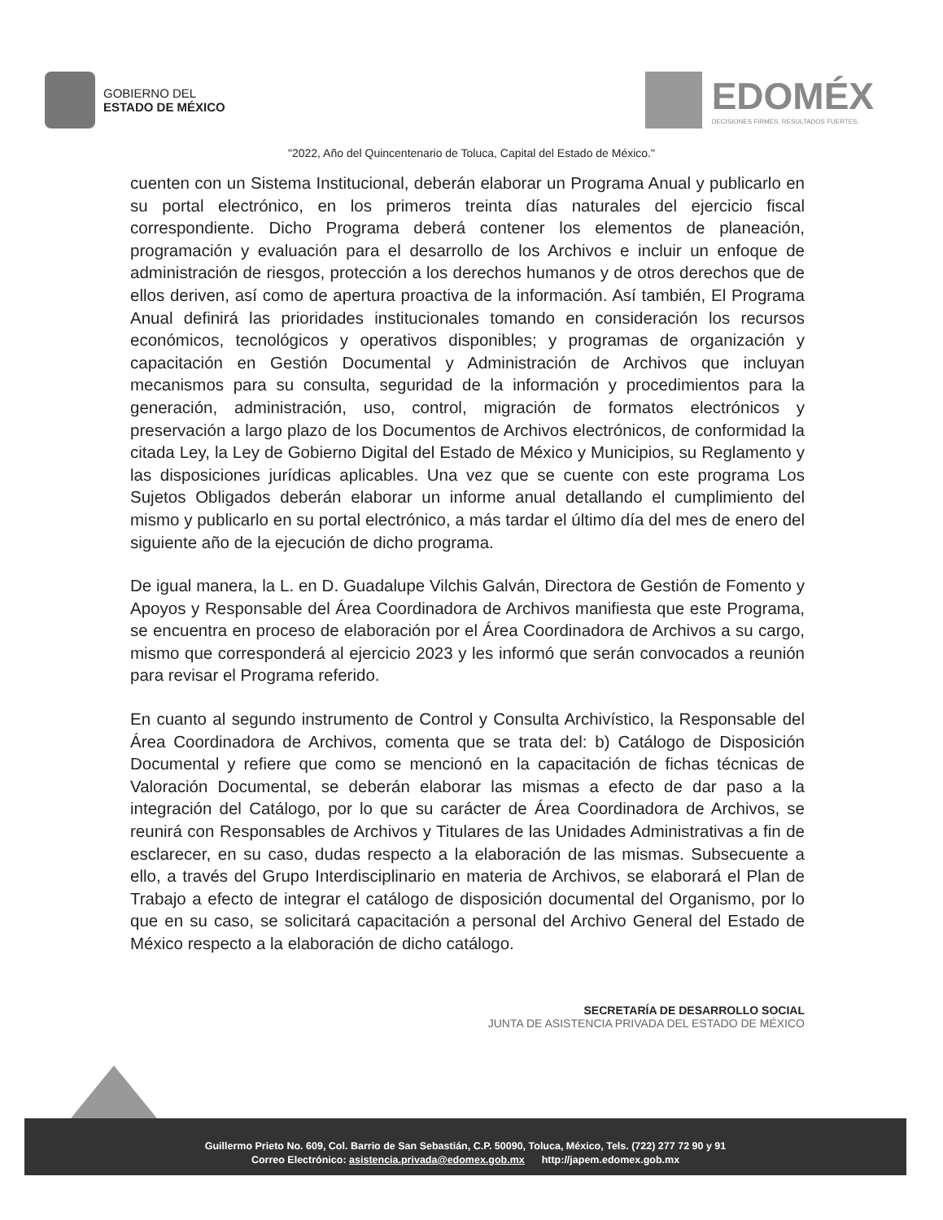GOBIERNO DEL
ESTADO DE MÉXICO
EDOMÉX
DECISIONES FIRMES, RESULTADOS FUERTES.
"2022, Año del Quincentenario de Toluca, Capital del Estado de México."
cuenten con un Sistema Institucional, deberán elaborar un Programa Anual y publicarlo en su portal electrónico, en los primeros treinta días naturales del ejercicio fiscal correspondiente. Dicho Programa deberá contener los elementos de planeación, programación y evaluación para el desarrollo de los Archivos e incluir un enfoque de administración de riesgos, protección a los derechos humanos y de otros derechos que de ellos deriven, así como de apertura proactiva de la información. Así también, El Programa Anual definirá las prioridades institucionales tomando en consideración los recursos económicos, tecnológicos y operativos disponibles; y programas de organización y capacitación en Gestión Documental y Administración de Archivos que incluyan mecanismos para su consulta, seguridad de la información y procedimientos para la generación, administración, uso, control, migración de formatos electrónicos y preservación a largo plazo de los Documentos de Archivos electrónicos, de conformidad la citada Ley, la Ley de Gobierno Digital del Estado de México y Municipios, su Reglamento y las disposiciones jurídicas aplicables. Una vez que se cuente con este programa Los Sujetos Obligados deberán elaborar un informe anual detallando el cumplimiento del mismo y publicarlo en su portal electrónico, a más tardar el último día del mes de enero del siguiente año de la ejecución de dicho programa.
De igual manera, la L. en D. Guadalupe Vilchis Galván, Directora de Gestión de Fomento y Apoyos y Responsable del Área Coordinadora de Archivos manifiesta que este Programa, se encuentra en proceso de elaboración por el Área Coordinadora de Archivos a su cargo, mismo que corresponderá al ejercicio 2023 y les informó que serán convocados a reunión para revisar el Programa referido.
En cuanto al segundo instrumento de Control y Consulta Archivístico, la Responsable del Área Coordinadora de Archivos, comenta que se trata del: b) Catálogo de Disposición Documental y refiere que como se mencionó en la capacitación de fichas técnicas de Valoración Documental, se deberán elaborar las mismas a efecto de dar paso a la integración del Catálogo, por lo que su carácter de Área Coordinadora de Archivos, se reunirá con Responsables de Archivos y Titulares de las Unidades Administrativas a fin de esclarecer, en su caso, dudas respecto a la elaboración de las mismas. Subsecuente a ello, a través del Grupo Interdisciplinario en materia de Archivos, se elaborará el Plan de Trabajo a efecto de integrar el catálogo de disposición documental del Organismo, por lo que en su caso, se solicitará capacitación a personal del Archivo General del Estado de México respecto a la elaboración de dicho catálogo.
SECRETARÍA DE DESARROLLO SOCIAL
JUNTA DE ASISTENCIA PRIVADA DEL ESTADO DE MÉXICO
Guillermo Prieto No. 609, Col. Barrio de San Sebastián, C.P. 50090, Toluca, México, Tels. (722) 277 72 90 y 91
Correo Electrónico: asistencia.privada@edomex.gob.mx http://japem.edomex.gob.mx